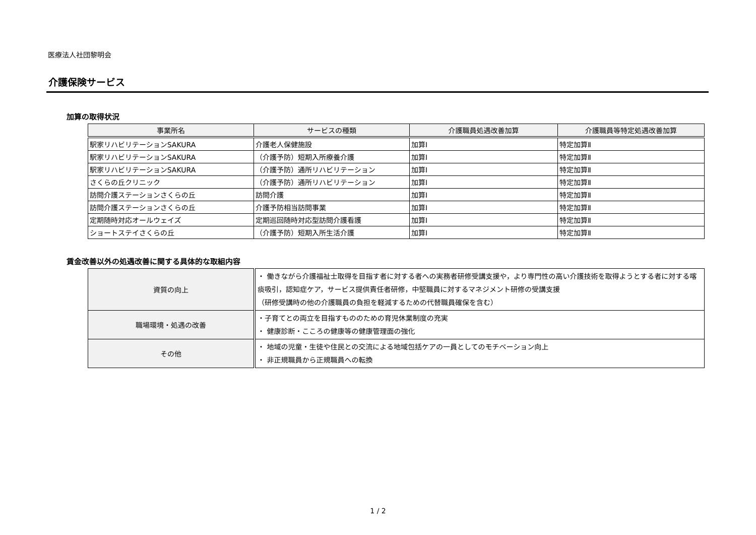医療法人社団黎明会
介護保険サービス
加算の取得状況
| 事業所名 | サービスの種類 | 介護職員処遇改善加算 | 介護職員等特定処遇改善加算 |
| --- | --- | --- | --- |
| 駅家リハビリテーションSAKURA | 介護老人保健施設 | 加算Ⅰ | 特定加算Ⅱ |
| 駅家リハビリテーションSAKURA | （介護予防）短期入所療養介護 | 加算Ⅰ | 特定加算Ⅱ |
| 駅家リハビリテーションSAKURA | （介護予防）通所リハビリテーション | 加算Ⅰ | 特定加算Ⅱ |
| さくらの丘クリニック | （介護予防）通所リハビリテーション | 加算Ⅰ | 特定加算Ⅱ |
| 訪問介護ステーションさくらの丘 | 訪問介護 | 加算Ⅰ | 特定加算Ⅱ |
| 訪問介護ステーションさくらの丘 | 介護予防相当訪問事業 | 加算Ⅰ | 特定加算Ⅱ |
| 定期随時対応オールウェイズ | 定期巡回随時対応型訪問介護看護 | 加算Ⅰ | 特定加算Ⅱ |
| ショートステイさくらの丘 | （介護予防）短期入所生活介護 | 加算Ⅰ | 特定加算Ⅱ |
賃金改善以外の処遇改善に関する具体的な取組内容
| 資質の向上 | ・ 働きながら介護福祉士取得を目指す者に対する者への実務者研修受講支援や，より専門性の高い介護技術を取得ようとする者に対する喀痰吸引，認知症ケア，サービス提供責任者研修，中堅職員に対するマネジメント研修の受講支援 （研修受講時の他の介護職員の負担を軽減するための代替職員確保を含む） |
| 職場環境・処遇の改善 | ・子育てとの両立を目指すもののための育児休業制度の充実 ・ 健康診断・こころの健康等の健康管理面の強化 |
| その他 | ・ 地域の児童・生徒や住民との交流による地域包括ケアの一員としてのモチベーション向上 ・ 非正規職員から正規職員への転換 |
1 / 2